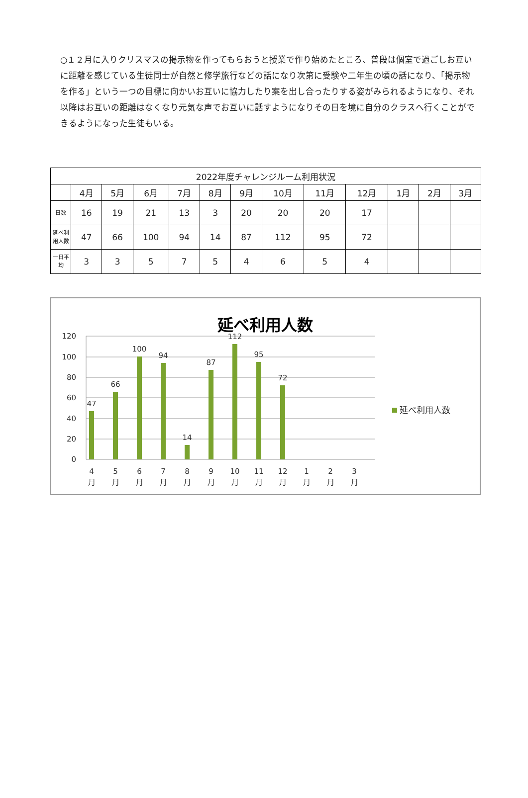○１２月に入りクリスマスの掲示物を作ってもらおうと授業で作り始めたところ、普段は個室で過ごしお互いに距離を感じている生徒同士が自然と修学旅行などの話になり次第に受験や二年生の頃の話になり、「掲示物を作る」という一つの目標に向かいお互いに協力したり案を出し合ったりする姿がみられるようになり、それ以降はお互いの距離はなくなり元気な声でお互いに話すようになりその日を境に自分のクラスへ行くことができるようになった生徒もいる。
| 2022年度チャレンジルーム利用状況 | | | | | | | | | | | | |
| --- | --- | --- | --- | --- | --- | --- | --- | --- | --- | --- | --- | --- |
| | 4月 | 5月 | 6月 | 7月 | 8月 | 9月 | 10月 | 11月 | 12月 | 1月 | 2月 | 3月 |
| 日数 | 16 | 19 | 21 | 13 | 3 | 20 | 20 | 20 | 17 | | | |
| 延べ利用人数 | 47 | 66 | 100 | 94 | 14 | 87 | 112 | 95 | 72 | | | |
| 一日平均 | 3 | 3 | 5 | 7 | 5 | 4 | 6 | 5 | 4 | | | |
延べ利用人数
120
100
80
60
40
20
0
47
66
100
94
14
87
112
95
72
4
5
6
7
8
9
10
11
12
1
2
3
月
月
月
月
月
月
月
月
月
月
月
月
延べ利用人数